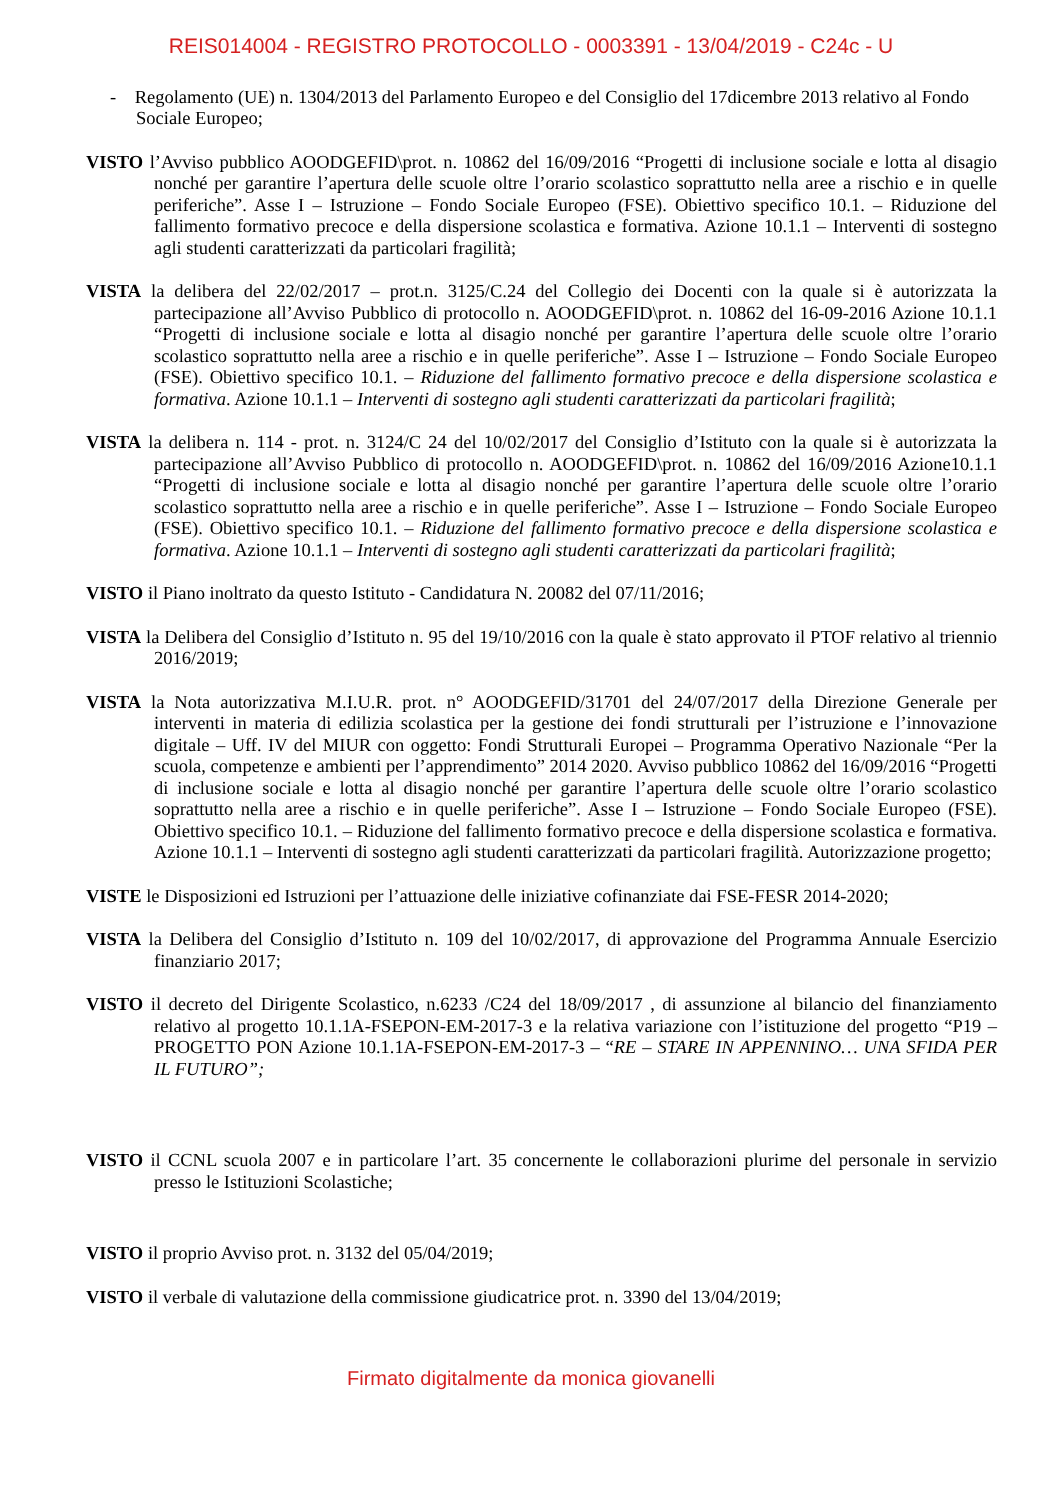REIS014004 - REGISTRO PROTOCOLLO - 0003391 - 13/04/2019 - C24c - U
- Regolamento (UE) n. 1304/2013 del Parlamento Europeo e del Consiglio del 17dicembre 2013 relativo al Fondo Sociale Europeo;
VISTO l’Avviso pubblico AOODGEFID\prot. n. 10862 del 16/09/2016 “Progetti di inclusione sociale e lotta al disagio nonché per garantire l’apertura delle scuole oltre l’orario scolastico soprattutto nella aree a rischio e in quelle periferiche”. Asse I – Istruzione – Fondo Sociale Europeo (FSE). Obiettivo specifico 10.1. – Riduzione del fallimento formativo precoce e della dispersione scolastica e formativa. Azione 10.1.1 – Interventi di sostegno agli studenti caratterizzati da particolari fragilità;
VISTA la delibera del 22/02/2017 – prot.n. 3125/C.24 del Collegio dei Docenti con la quale si è autorizzata la partecipazione all’Avviso Pubblico di protocollo n. AOODGEFID\prot. n. 10862 del 16-09-2016 Azione 10.1.1 “Progetti di inclusione sociale e lotta al disagio nonché per garantire l’apertura delle scuole oltre l’orario scolastico soprattutto nella aree a rischio e in quelle periferiche”. Asse I – Istruzione – Fondo Sociale Europeo (FSE). Obiettivo specifico 10.1. – Riduzione del fallimento formativo precoce e della dispersione scolastica e formativa. Azione 10.1.1 – Interventi di sostegno agli studenti caratterizzati da particolari fragilità;
VISTA la delibera n. 114 - prot. n. 3124/C 24 del 10/02/2017 del Consiglio d’Istituto con la quale si è autorizzata la partecipazione all’Avviso Pubblico di protocollo n. AOODGEFID\prot. n. 10862 del 16/09/2016 Azione10.1.1 “Progetti di inclusione sociale e lotta al disagio nonché per garantire l’apertura delle scuole oltre l’orario scolastico soprattutto nella aree a rischio e in quelle periferiche”. Asse I – Istruzione – Fondo Sociale Europeo (FSE). Obiettivo specifico 10.1. – Riduzione del fallimento formativo precoce e della dispersione scolastica e formativa. Azione 10.1.1 – Interventi di sostegno agli studenti caratterizzati da particolari fragilità;
VISTO il Piano inoltrato da questo Istituto - Candidatura N. 20082 del 07/11/2016;
VISTA la Delibera del Consiglio d’Istituto n. 95 del 19/10/2016 con la quale è stato approvato il PTOF relativo al triennio 2016/2019;
VISTA la Nota autorizzativa M.I.U.R. prot. n° AOODGEFID/31701 del 24/07/2017 della Direzione Generale per interventi in materia di edilizia scolastica per la gestione dei fondi strutturali per l’istruzione e l’innovazione digitale – Uff. IV del MIUR con oggetto: Fondi Strutturali Europei – Programma Operativo Nazionale “Per la scuola, competenze e ambienti per l’apprendimento” 2014 2020. Avviso pubblico 10862 del 16/09/2016 “Progetti di inclusione sociale e lotta al disagio nonché per garantire l’apertura delle scuole oltre l’orario scolastico soprattutto nella aree a rischio e in quelle periferiche”. Asse I – Istruzione – Fondo Sociale Europeo (FSE). Obiettivo specifico 10.1. – Riduzione del fallimento formativo precoce e della dispersione scolastica e formativa. Azione 10.1.1 – Interventi di sostegno agli studenti caratterizzati da particolari fragilità. Autorizzazione progetto;
VISTE le Disposizioni ed Istruzioni per l’attuazione delle iniziative cofinanziate dai FSE-FESR 2014-2020;
VISTA la Delibera del Consiglio d’Istituto n. 109 del 10/02/2017, di approvazione del Programma Annuale Esercizio finanziario 2017;
VISTO il decreto del Dirigente Scolastico, n.6233 /C24 del 18/09/2017 , di assunzione al bilancio del finanziamento relativo al progetto 10.1.1A-FSEPON-EM-2017-3 e la relativa variazione con l’istituzione del progetto “P19 – PROGETTO PON Azione 10.1.1A-FSEPON-EM-2017-3 – “RE – STARE IN APPENNINO… UNA SFIDA PER IL FUTURO”;
VISTO il CCNL scuola 2007 e in particolare l’art. 35 concernente le collaborazioni plurime del personale in servizio presso le Istituzioni Scolastiche;
VISTO il proprio Avviso prot. n. 3132 del 05/04/2019;
VISTO il verbale di valutazione della commissione giudicatrice prot. n. 3390 del 13/04/2019;
Firmato digitalmente da monica giovanelli